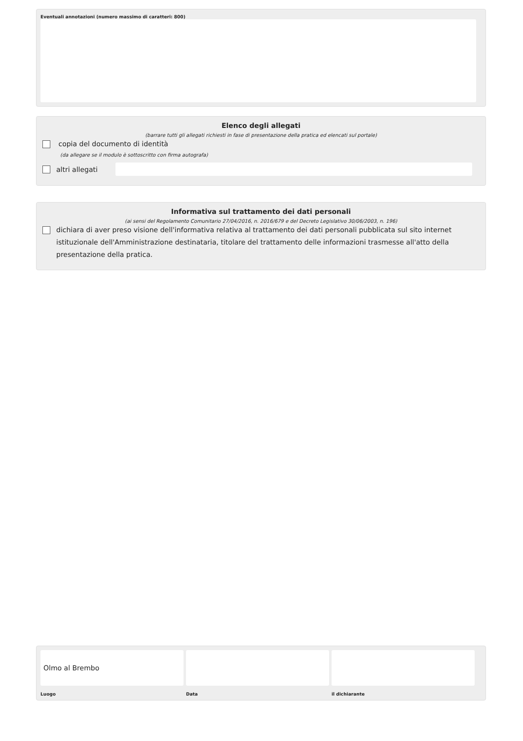Eventuali annotazioni (numero massimo di caratteri: 800)
Elenco degli allegati
(barrare tutti gli allegati richiesti in fase di presentazione della pratica ed elencati sul portale)
copia del documento di identità
(da allegare se il modulo è sottoscritto con firma autografa)
altri allegati
Informativa sul trattamento dei dati personali
(ai sensi del Regolamento Comunitario 27/04/2016, n. 2016/679 e del Decreto Legislativo 30/06/2003, n. 196)
dichiara di aver preso visione dell'informativa relativa al trattamento dei dati personali pubblicata sul sito internet istituzionale dell'Amministrazione destinataria, titolare del trattamento delle informazioni trasmesse all'atto della presentazione della pratica.
Olmo al Brembo
Luogo
Data il dichiarante